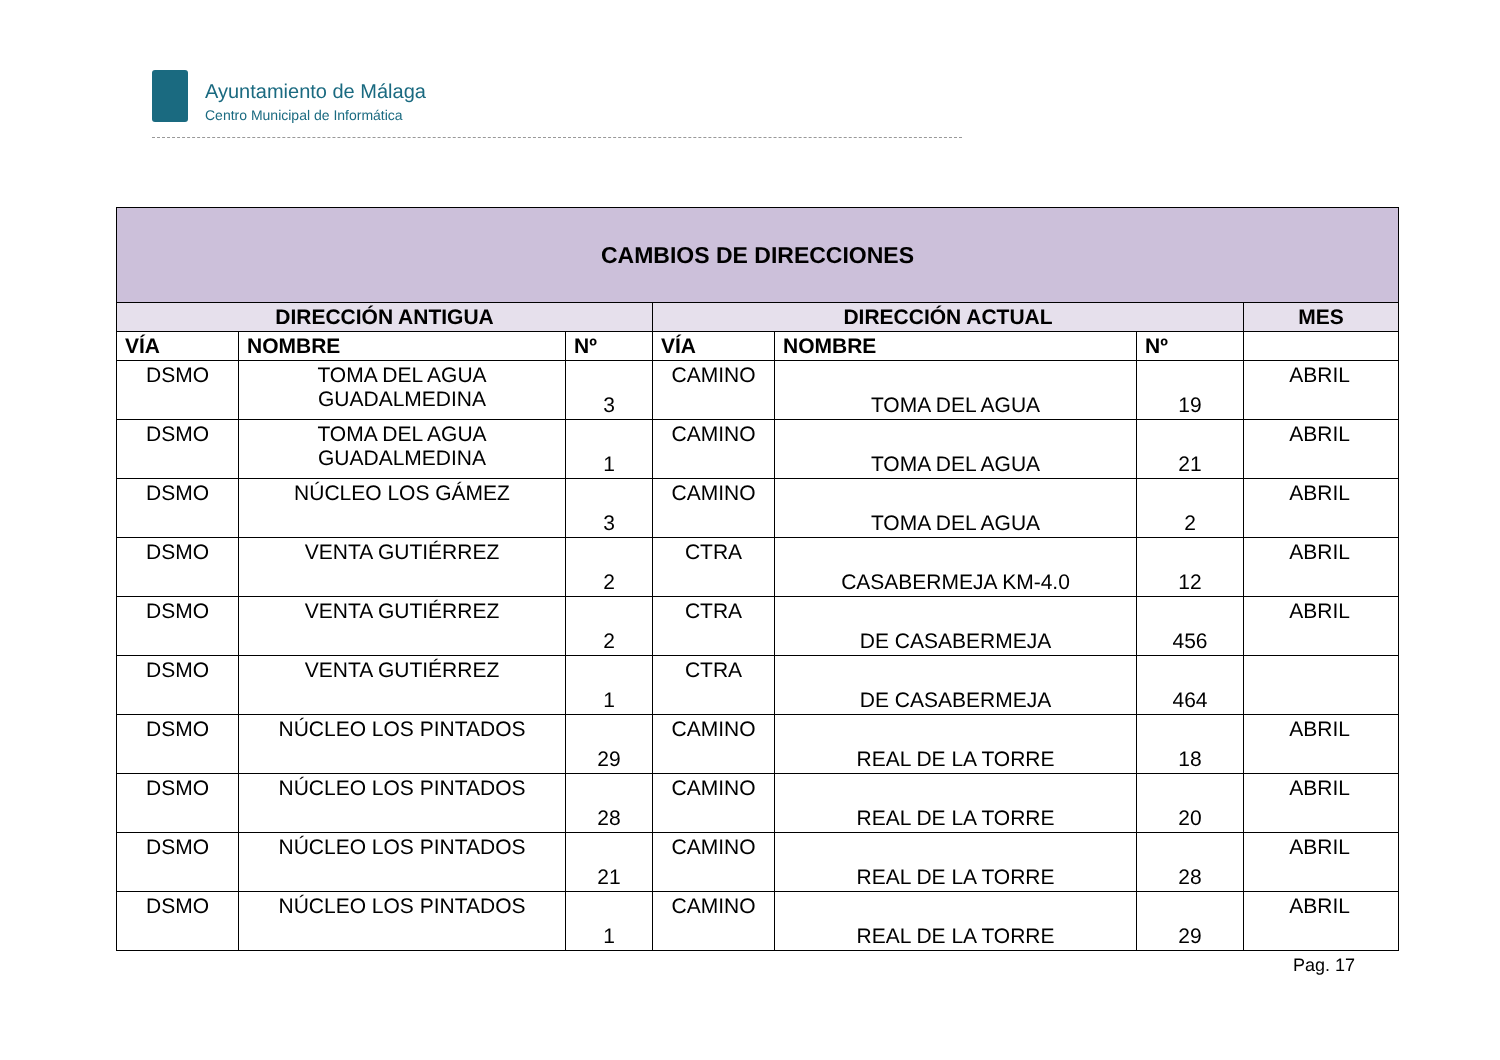Ayuntamiento de Málaga
Centro Municipal de Informática
| CAMBIOS DE DIRECCIONES | | | | | | |
| --- | --- | --- | --- | --- | --- | --- |
| DIRECCIÓN ANTIGUA | | | DIRECCIÓN ACTUAL | | | MES |
| VÍA | NOMBRE | Nº | VÍA | NOMBRE | Nº | |
| DSMO | TOMA DEL AGUA GUADALMEDINA | 3 | CAMINO | TOMA DEL AGUA | 19 | ABRIL |
| DSMO | TOMA DEL AGUA GUADALMEDINA | 1 | CAMINO | TOMA DEL AGUA | 21 | ABRIL |
| DSMO | NÚCLEO LOS GÁMEZ | 3 | CAMINO | TOMA DEL AGUA | 2 | ABRIL |
| DSMO | VENTA GUTIÉRREZ | 2 | CTRA | CASABERMEJA KM-4.0 | 12 | ABRIL |
| DSMO | VENTA GUTIÉRREZ | 2 | CTRA | DE CASABERMEJA | 456 | ABRIL |
| DSMO | VENTA GUTIÉRREZ | 1 | CTRA | DE CASABERMEJA | 464 | |
| DSMO | NÚCLEO LOS PINTADOS | 29 | CAMINO | REAL DE LA TORRE | 18 | ABRIL |
| DSMO | NÚCLEO LOS PINTADOS | 28 | CAMINO | REAL DE LA TORRE | 20 | ABRIL |
| DSMO | NÚCLEO LOS PINTADOS | 21 | CAMINO | REAL DE LA TORRE | 28 | ABRIL |
| DSMO | NÚCLEO LOS PINTADOS | 1 | CAMINO | REAL DE LA TORRE | 29 | ABRIL |
Pag. 17